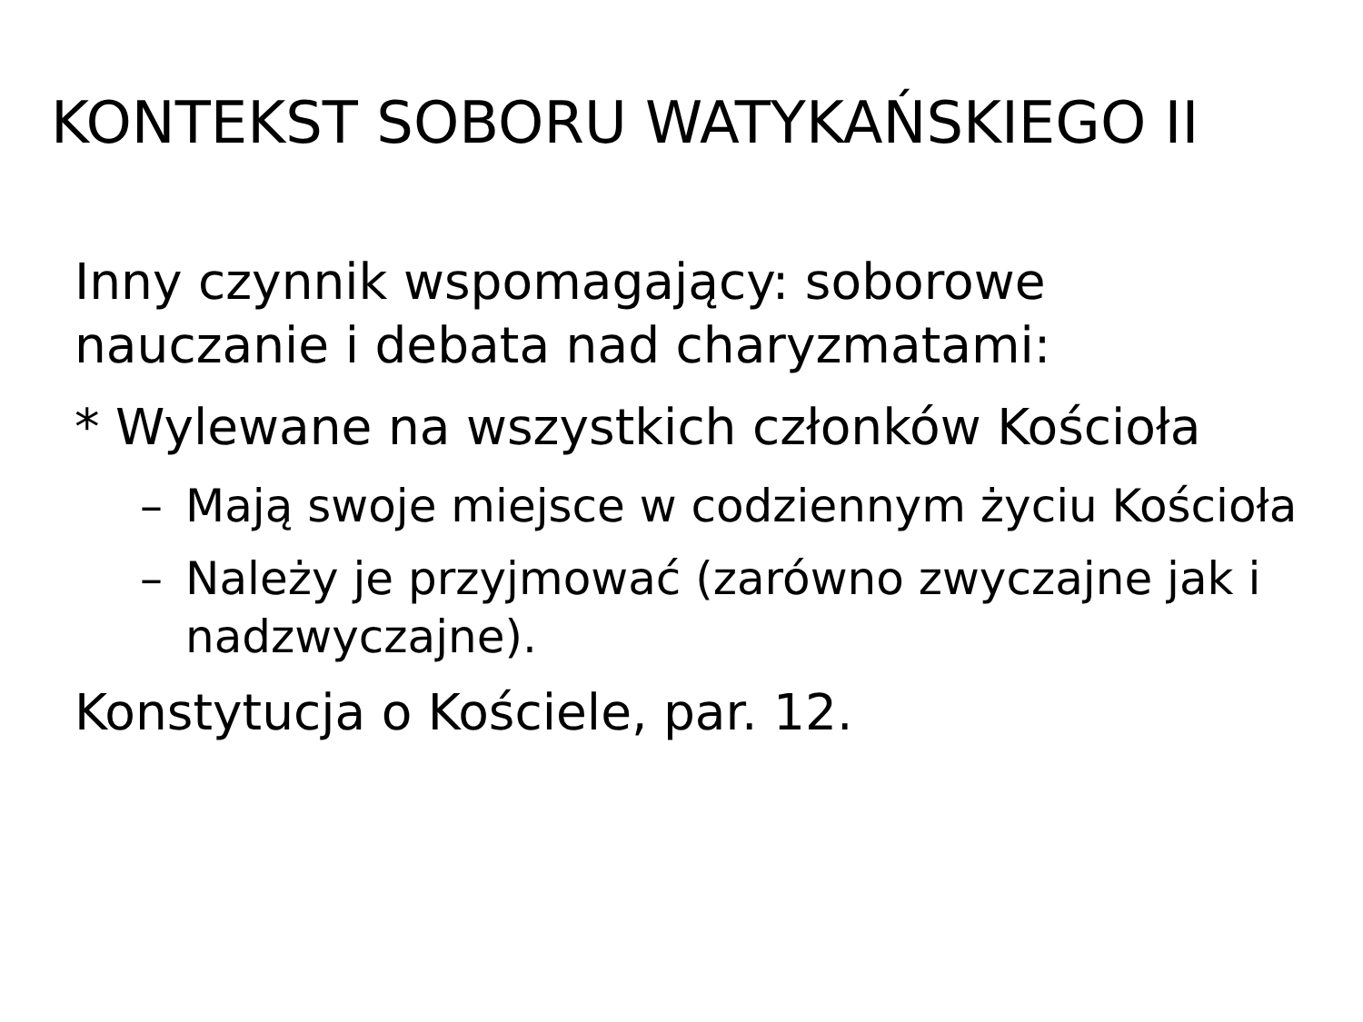KONTEKST SOBORU WATYKAŃSKIEGO II
Inny czynnik wspomagający: soborowe nauczanie i debata nad charyzmatami:
* Wylewane na wszystkich członków Kościoła
– Mają swoje miejsce w codziennym życiu Kościoła
– Należy je przyjmować (zarówno zwyczajne jak i nadzwyczajne).
Konstytucja o Kościele, par. 12.